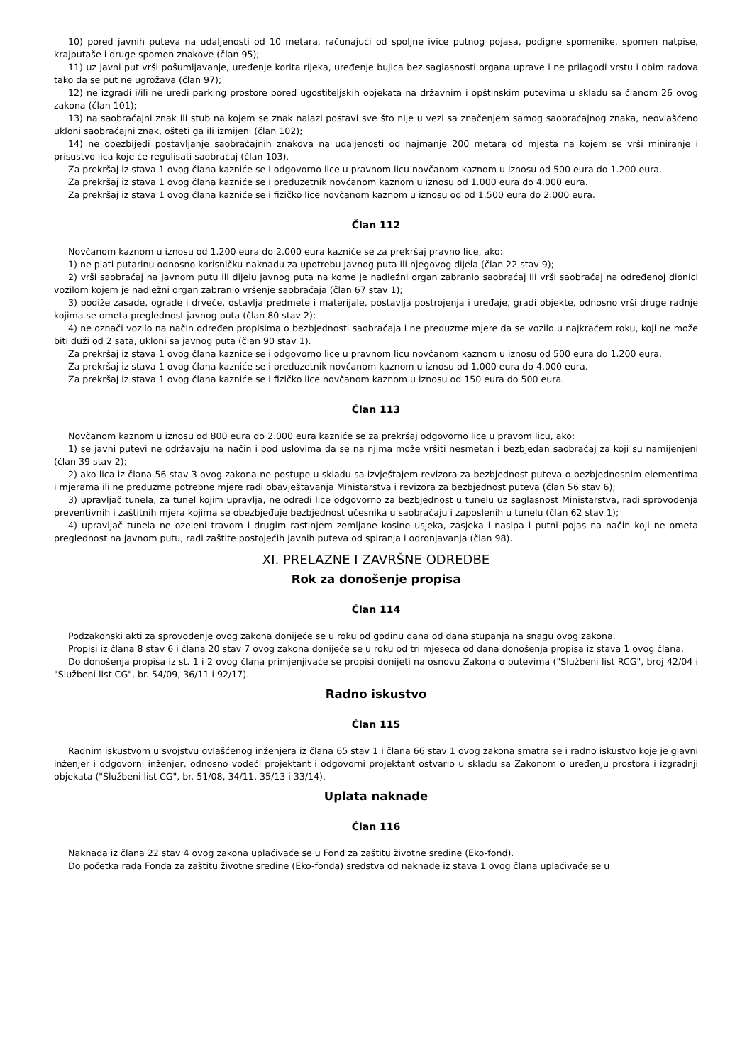10) pored javnih puteva na udaljenosti od 10 metara, računajući od spoljne ivice putnog pojasa, podigne spomenike, spomen natpise, krajputaše i druge spomen znakove (član 95);
11) uz javni put vrši pošumljavanje, uređenje korita rijeka, uređenje bujica bez saglasnosti organa uprave i ne prilagodi vrstu i obim radova tako da se put ne ugrožava (član 97);
12) ne izgradi i/ili ne uredi parking prostore pored ugostiteljskih objekata na državnim i opštinskim putevima u skladu sa članom 26 ovog zakona (član 101);
13) na saobraćajni znak ili stub na kojem se znak nalazi postavi sve što nije u vezi sa značenjem samog saobraćajnog znaka, neovlašćeno ukloni saobraćajni znak, ošteti ga ili izmijeni (član 102);
14) ne obezbijedi postavljanje saobraćajnih znakova na udaljenosti od najmanje 200 metara od mjesta na kojem se vrši miniranje i prisustvo lica koje će regulisati saobraćaj (član 103).
Za prekršaj iz stava 1 ovog člana kazniće se i odgovorno lice u pravnom licu novčanom kaznom u iznosu od 500 eura do 1.200 eura.
Za prekršaj iz stava 1 ovog člana kazniće se i preduzetnik novčanom kaznom u iznosu od 1.000 eura do 4.000 eura.
Za prekršaj iz stava 1 ovog člana kazniće se i fizičko lice novčanom kaznom u iznosu od od 1.500 eura do 2.000 eura.
Član 112
Novčanom kaznom u iznosu od 1.200 eura do 2.000 eura kazniće se za prekršaj pravno lice, ako:
1) ne plati putarinu odnosno korisničku naknadu za upotrebu javnog puta ili njegovog dijela (član 22 stav 9);
2) vrši saobraćaj na javnom putu ili dijelu javnog puta na kome je nadležni organ zabranio saobraćaj ili vrši saobraćaj na određenoj dionici vozilom kojem je nadležni organ zabranio vršenje saobraćaja (član 67 stav 1);
3) podiže zasade, ograde i drveće, ostavlja predmete i materijale, postavlja postrojenja i uređaje, gradi objekte, odnosno vrši druge radnje kojima se ometa preglednost javnog puta (član 80 stav 2);
4) ne označi vozilo na način određen propisima o bezbjednosti saobraćaja i ne preduzme mjere da se vozilo u najkraćem roku, koji ne može biti duži od 2 sata, ukloni sa javnog puta (član 90 stav 1).
Za prekršaj iz stava 1 ovog člana kazniće se i odgovorno lice u pravnom licu novčanom kaznom u iznosu od 500 eura do 1.200 eura.
Za prekršaj iz stava 1 ovog člana kazniće se i preduzetnik novčanom kaznom u iznosu od 1.000 eura do 4.000 eura.
Za prekršaj iz stava 1 ovog člana kazniće se i fizičko lice novčanom kaznom u iznosu od 150 eura do 500 eura.
Član 113
Novčanom kaznom u iznosu od 800 eura do 2.000 eura kazniće se za prekršaj odgovorno lice u pravom licu, ako:
1) se javni putevi ne održavaju na način i pod uslovima da se na njima može vršiti nesmetan i bezbjedan saobraćaj za koji su namijenjeni (član 39 stav 2);
2) ako lica iz člana 56 stav 3 ovog zakona ne postupe u skladu sa izvještajem revizora za bezbjednost puteva o bezbjednosnim elementima i mjerama ili ne preduzme potrebne mjere radi obavještavanja Ministarstva i revizora za bezbjednost puteva (član 56 stav 6);
3) upravljač tunela, za tunel kojim upravlja, ne odredi lice odgovorno za bezbjednost u tunelu uz saglasnost Ministarstva, radi sprovođenja preventivnih i zaštitnih mjera kojima se obezbjeđuje bezbjednost učesnika u saobraćaju i zaposlenih u tunelu (član 62 stav 1);
4) upravljač tunela ne ozeleni travom i drugim rastinjem zemljane kosine usjeka, zasjeka i nasipa i putni pojas na način koji ne ometa preglednost na javnom putu, radi zaštite postojećih javnih puteva od spiranja i odronjavanja (član 98).
XI. PRELAZNE I ZAVRŠNE ODREDBE
Rok za donošenje propisa
Član 114
Podzakonski akti za sprovođenje ovog zakona donijeće se u roku od godinu dana od dana stupanja na snagu ovog zakona.
Propisi iz člana 8 stav 6 i člana 20 stav 7 ovog zakona donijeće se u roku od tri mjeseca od dana donošenja propisa iz stava 1 ovog člana.
Do donošenja propisa iz st. 1 i 2 ovog člana primjenjivaće se propisi donijeti na osnovu Zakona o putevima ("Službeni list RCG", broj 42/04 i "Službeni list CG", br. 54/09, 36/11 i 92/17).
Radno iskustvo
Član 115
Radnim iskustvom u svojstvu ovlašćenog inženjera iz člana 65 stav 1 i člana 66 stav 1 ovog zakona smatra se i radno iskustvo koje je glavni inženjer i odgovorni inženjer, odnosno vodeći projektant i odgovorni projektant ostvario u skladu sa Zakonom o uređenju prostora i izgradnji objekata ("Službeni list CG", br. 51/08, 34/11, 35/13 i 33/14).
Uplata naknade
Član 116
Naknada iz člana 22 stav 4 ovog zakona uplaćivaće se u Fond za zaštitu životne sredine (Eko-fond).
Do početka rada Fonda za zaštitu životne sredine (Eko-fonda) sredstva od naknade iz stava 1 ovog člana uplaćivaće se u